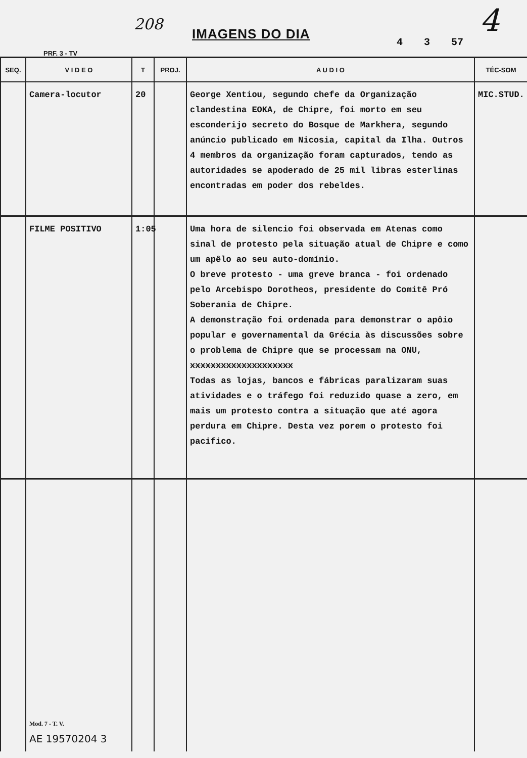208
IMAGENS DO DIA
4 3 57
4
PRF. 3 - TV
| SEQ. | V I D E O | T | PROJ. | A U D I O | TÉC-SOM |
| --- | --- | --- | --- | --- | --- |
| | Camera-locutor | 20 | | George Xentiou, segundo chefe da Organização clandestina EOKA, de Chipre, foi morto em seu esconderijo secreto do Bosque de Markhera, segundo anúncio publicado em Nicosia, capital da Ilha. Outros 4 membros da organização foram capturados, tendo as autoridades se apoderado de 25 mil libras esterlinas encontradas em poder dos rebeldes. | MIC.STUD. |
| | FILME POSITIVO | 1:05 | | Uma hora de silencio foi observada em Atenas como sinal de protesto pela situação atual de Chipre e como um apêlo ao seu auto-domínio. O breve protesto - uma greve branca - foi ordenado pelo Arcebispo Dorotheos, presidente do Comitê Pró Soberania de Chipre. A demonstração foi ordenada para demonstrar o apôio popular e governamental da Grécia às discussões sobre o problema de Chipre que se processam na ONU, xxxxxxxxxxxxxxxxxxxx Todas as lojas, bancos e fábricas paralizaram suas atividades e o tráfego foi reduzido quase a zero, em mais um protesto contra a situação que até agora perdura em Chipre. Desta vez porem o protesto foi pacifico. | |
| | Mod. 7 - T. V. AE 19570204 3 | | | | |